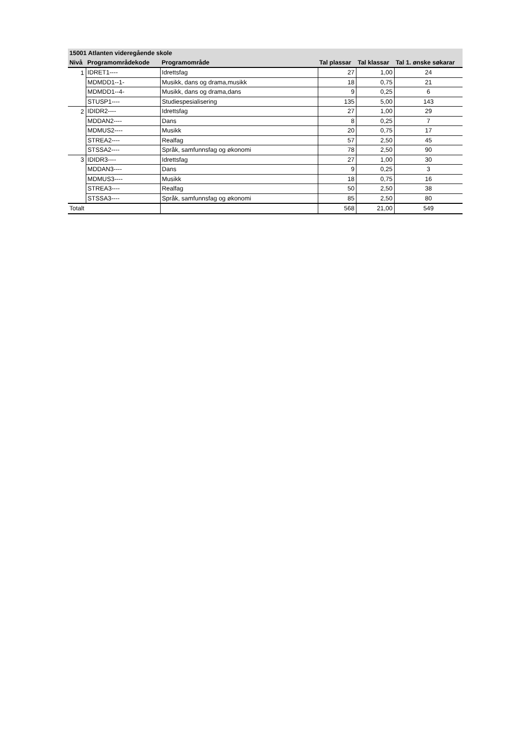| 15001 Atlanten videregående skole | | | | | |
| --- | --- | --- | --- | --- | --- |
| Nivå | Programområdekode | Programområde | Tal plassar | Tal klassar | Tal 1. ønske søkarar |
| 1 | IDRET1---- | Idrettsfag | 27 | 1,00 | 24 |
| | MDMDD1--1- | Musikk, dans og drama,musikk | 18 | 0,75 | 21 |
| | MDMDD1--4- | Musikk, dans og drama,dans | 9 | 0,25 | 6 |
| | STUSP1---- | Studiespesialisering | 135 | 5,00 | 143 |
| 2 | IDIDR2---- | Idrettsfag | 27 | 1,00 | 29 |
| | MDDAN2---- | Dans | 8 | 0,25 | 7 |
| | MDMUS2---- | Musikk | 20 | 0,75 | 17 |
| | STREA2---- | Realfag | 57 | 2,50 | 45 |
| | STSSA2---- | Språk, samfunnsfag og økonomi | 78 | 2,50 | 90 |
| 3 | IDIDR3---- | Idrettsfag | 27 | 1,00 | 30 |
| | MDDAN3---- | Dans | 9 | 0,25 | 3 |
| | MDMUS3---- | Musikk | 18 | 0,75 | 16 |
| | STREA3---- | Realfag | 50 | 2,50 | 38 |
| | STSSA3---- | Språk, samfunnsfag og økonomi | 85 | 2,50 | 80 |
| Totalt | | | 568 | 21,00 | 549 |